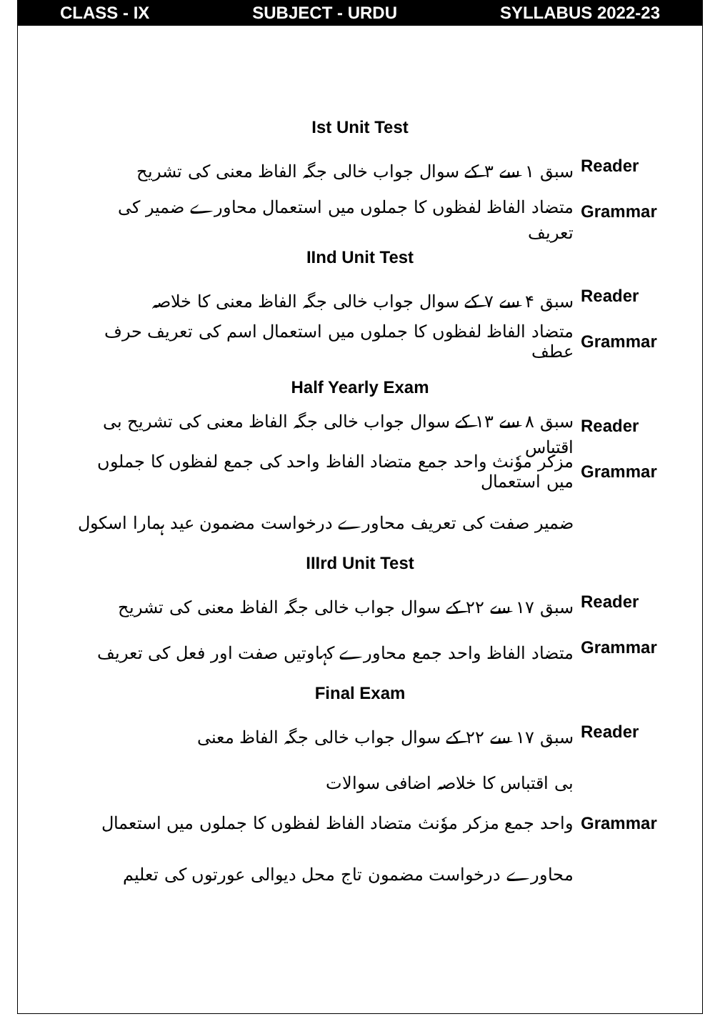CLASS - IX SUBJECT - URDU SYLLABUS 2022-23
Ist Unit Test
سبق ۱ سے ۳ کے سوال جواب خالی جگہ الفاظ معنی کی تشریح
Reader
متضاد الفاظ لفظوں کا جملوں میں استعمال محاورے ضمیر کی تعریف
Grammar
IInd Unit Test
سبق ۴ سے ۷ کے سوال جواب خالی جگہ الفاظ معنی کا خلاصہ
Reader
متضاد الفاظ لفظوں کا جملوں میں استعمال اسم کی تعریف حرف عطف
Grammar
Half Yearly Exam
سبق ۸ سے ۱۳ کے سوال جواب خالی جگہ الفاظ معنی کی تشریح بی اقتباس
Reader
مزکر موٗنث واحد جمع متضاد الفاظ واحد کی جمع لفظوں کا جملوں میں استعمال
Grammar
ضمیر صفت کی تعریف محاورے درخواست مضمون عید ہمارا اسکول
IIIrd Unit Test
سبق ۱۷ سے ۲۲ کے سوال جواب خالی جگہ الفاظ معنی کی تشریح
Reader
متضاد الفاظ واحد جمع محاورے کہاوتیں صفت اور فعل کی تعریف
Grammar
Final Exam
سبق ۱۷ سے ۲۲ کے سوال جواب خالی جگہ الفاظ معنی
Reader
بی اقتباس کا خلاصہ اضافی سوالات
واحد جمع مزکر موٗنث متضاد الفاظ لفظوں کا جملوں میں استعمال
Grammar
محاورے درخواست مضمون تاج محل دیوالی عورتوں کی تعلیم